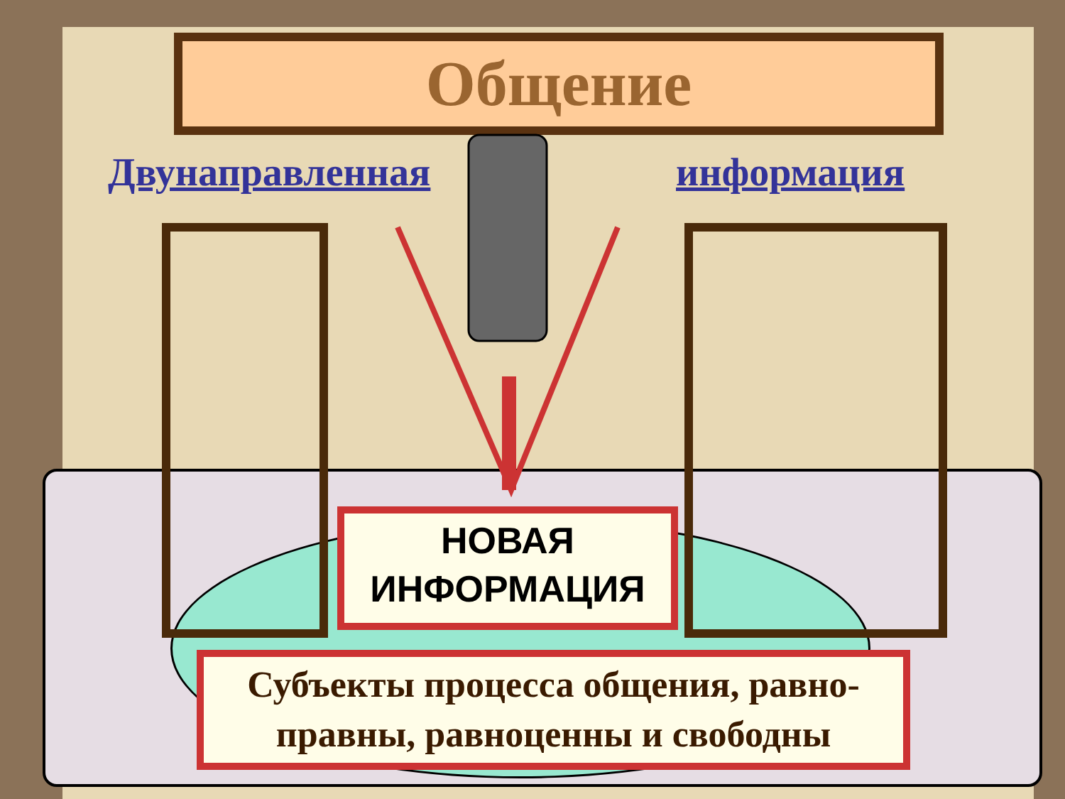Общение
Двунаправленная информация
НОВАЯ
ИНФОРМАЦИЯ
Субъекты процесса общения, равно-
правны, равноценны и свободны